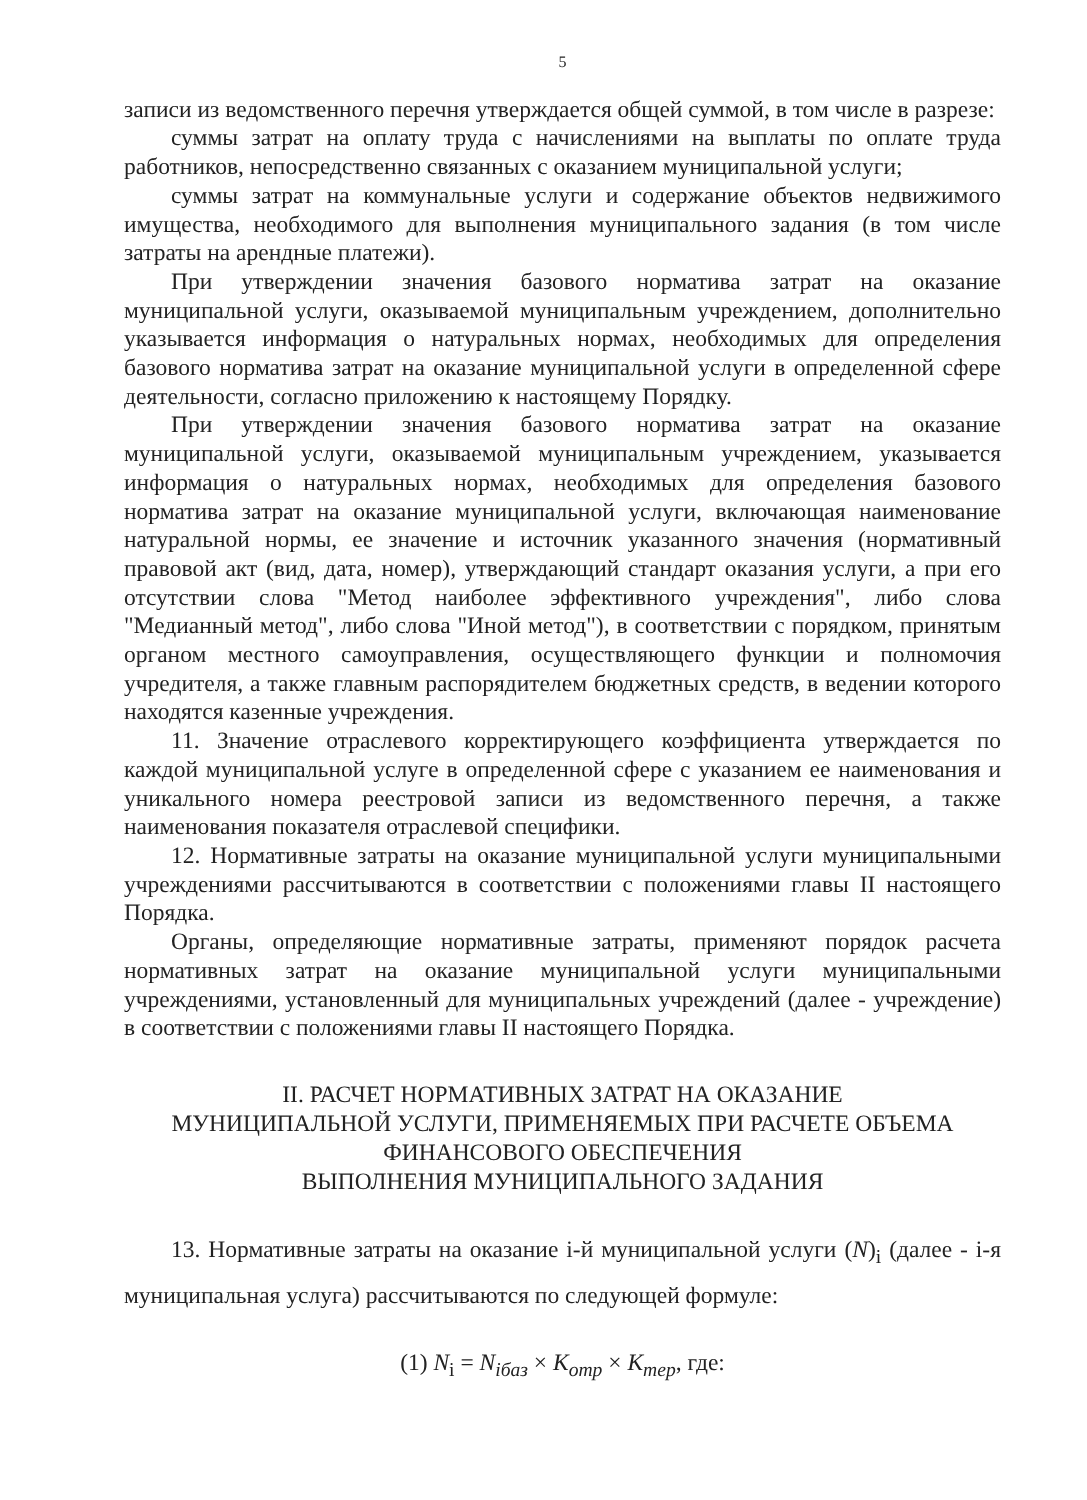5
записи из ведомственного перечня утверждается общей суммой, в том числе в разрезе:
суммы затрат на оплату труда с начислениями на выплаты по оплате труда работников, непосредственно связанных с оказанием муниципальной услуги;
суммы затрат на коммунальные услуги и содержание объектов недвижимого имущества, необходимого для выполнения муниципального задания (в том числе затраты на арендные платежи).
При утверждении значения базового норматива затрат на оказание муниципальной услуги, оказываемой муниципальным учреждением, дополнительно указывается информация о натуральных нормах, необходимых для определения базового норматива затрат на оказание муниципальной услуги в определенной сфере деятельности, согласно приложению к настоящему Порядку.
При утверждении значения базового норматива затрат на оказание муниципальной услуги, оказываемой муниципальным учреждением, указывается информация о натуральных нормах, необходимых для определения базового норматива затрат на оказание муниципальной услуги, включающая наименование натуральной нормы, ее значение и источник указанного значения (нормативный правовой акт (вид, дата, номер), утверждающий стандарт оказания услуги, а при его отсутствии слова "Метод наиболее эффективного учреждения", либо слова "Медианный метод", либо слова "Иной метод"), в соответствии с порядком, принятым органом местного самоуправления, осуществляющего функции и полномочия учредителя, а также главным распорядителем бюджетных средств, в ведении которого находятся казенные учреждения.
11. Значение отраслевого корректирующего коэффициента утверждается по каждой муниципальной услуге в определенной сфере с указанием ее наименования и уникального номера реестровой записи из ведомственного перечня, а также наименования показателя отраслевой специфики.
12. Нормативные затраты на оказание муниципальной услуги муниципальными учреждениями рассчитываются в соответствии с положениями главы II настоящего Порядка.
Органы, определяющие нормативные затраты, применяют порядок расчета нормативных затрат на оказание муниципальной услуги муниципальными учреждениями, установленный для муниципальных учреждений (далее - учреждение) в соответствии с положениями главы II настоящего Порядка.
II. РАСЧЕТ НОРМАТИВНЫХ ЗАТРАТ НА ОКАЗАНИЕ
МУНИЦИПАЛЬНОЙ УСЛУГИ, ПРИМЕНЯЕМЫХ ПРИ РАСЧЕТЕ ОБЪЕМА
ФИНАНСОВОГО ОБЕСПЕЧЕНИЯ
ВЫПОЛНЕНИЯ МУНИЦИПАЛЬНОГО ЗАДАНИЯ
13. Нормативные затраты на оказание i-й муниципальной услуги (N)<sub>i</sub> (далее - i-я муниципальная услуга) рассчитываются по следующей формуле:
(1) N<sub>i</sub> = N<sub>iбаз</sub> × K<sub>отр</sub> × K<sub>тер</sub>, где: